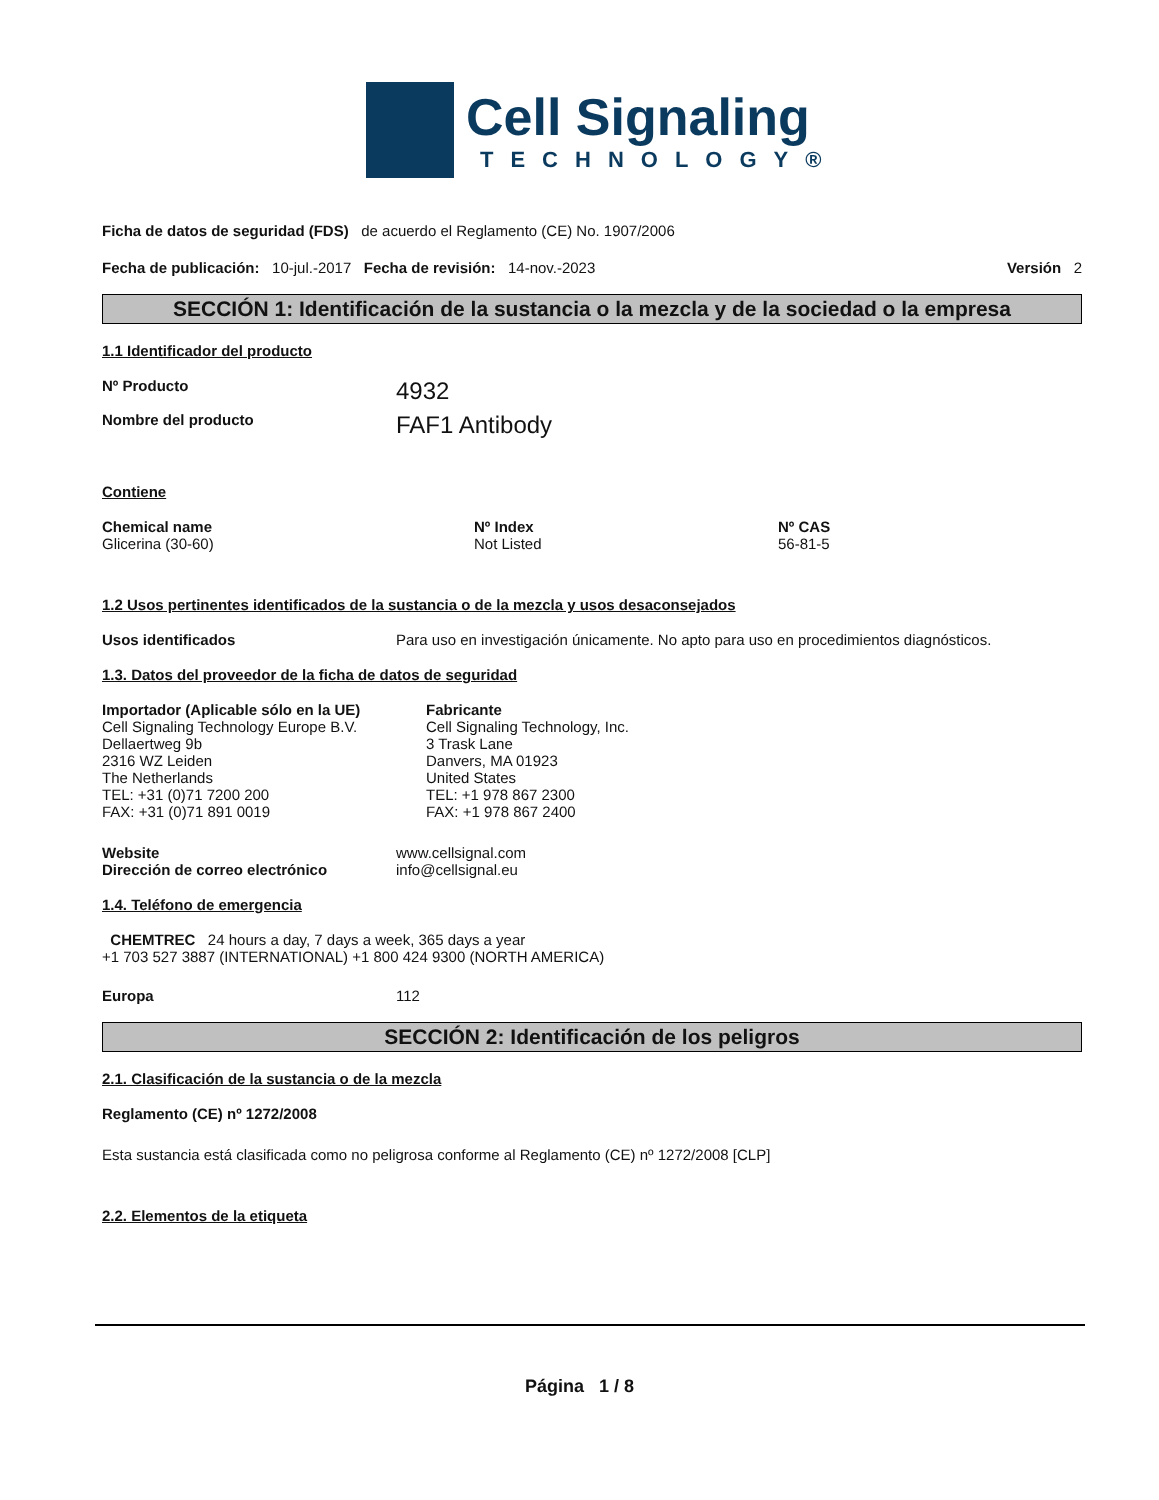Cell Signaling
TECHNOLOGY®
Ficha de datos de seguridad (FDS) de acuerdo el Reglamento (CE) No. 1907/2006
Fecha de publicación: 10-jul.-2017 Fecha de revisión: 14-nov.-2023 Versión 2
SECCIÓN 1: Identificación de la sustancia o la mezcla y de la sociedad o la empresa
1.1 Identificador del producto
Nº Producto 4932
Nombre del producto FAF1 Antibody
Contiene
| Chemical name | Nº Index | Nº CAS |
| --- | --- | --- |
| Glicerina (30-60) | Not Listed | 56-81-5 |
1.2 Usos pertinentes identificados de la sustancia o de la mezcla y usos desaconsejados
Usos identificados Para uso en investigación únicamente. No apto para uso en procedimientos diagnósticos.
1.3. Datos del proveedor de la ficha de datos de seguridad
| Importador (Aplicable sólo en la UE) Cell Signaling Technology Europe B.V. Dellaertweg 9b 2316 WZ Leiden The Netherlands TEL: +31 (0)71 7200 200 FAX: +31 (0)71 891 0019 | Fabricante Cell Signaling Technology, Inc. 3 Trask Lane Danvers, MA 01923 United States TEL: +1 978 867 2300 FAX: +1 978 867 2400 |
Website
Dirección de correo electrónico www.cellsignal.com
info@cellsignal.eu
1.4. Teléfono de emergencia
CHEMTREC 24 hours a day, 7 days a week, 365 days a year
+1 703 527 3887 (INTERNATIONAL) +1 800 424 9300 (NORTH AMERICA)
Europa 112
SECCIÓN 2: Identificación de los peligros
2.1. Clasificación de la sustancia o de la mezcla
Reglamento (CE) nº 1272/2008
Esta sustancia está clasificada como no peligrosa conforme al Reglamento (CE) nº 1272/2008 [CLP]
2.2. Elementos de la etiqueta
Página 1 / 8